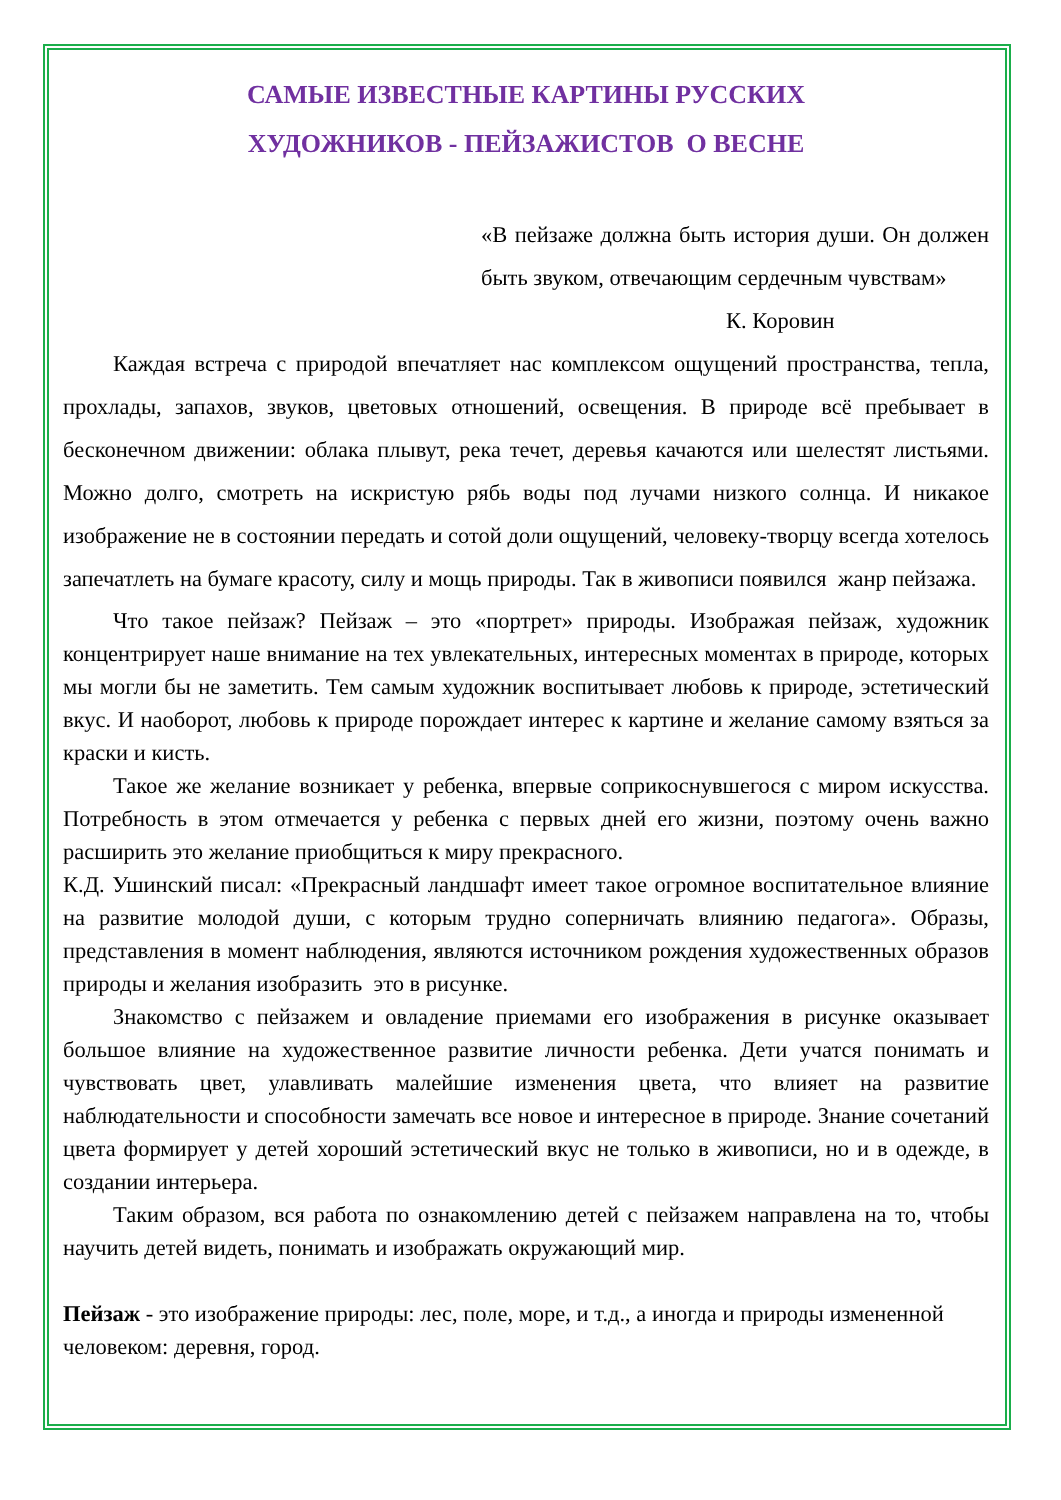САМЫЕ ИЗВЕСТНЫЕ КАРТИНЫ РУССКИХ
ХУДОЖНИКОВ - ПЕЙЗАЖИСТОВ О ВЕСНЕ
«В пейзаже должна быть история души. Он должен быть звуком, отвечающим сердечным чувствам»
К. Коровин
Каждая встреча с природой впечатляет нас комплексом ощущений пространства, тепла, прохлады, запахов, звуков, цветовых отношений, освещения. В природе всё пребывает в бесконечном движении: облака плывут, река течет, деревья качаются или шелестят листьями. Можно долго, смотреть на искристую рябь воды под лучами низкого солнца. И никакое изображение не в состоянии передать и сотой доли ощущений, человеку-творцу всегда хотелось запечатлеть на бумаге красоту, силу и мощь природы. Так в живописи появился жанр пейзажа.
Что такое пейзаж? Пейзаж – это «портрет» природы. Изображая пейзаж, художник концентрирует наше внимание на тех увлекательных, интересных моментах в природе, которых мы могли бы не заметить. Тем самым художник воспитывает любовь к природе, эстетический вкус. И наоборот, любовь к природе порождает интерес к картине и желание самому взяться за краски и кисть.
Такое же желание возникает у ребенка, впервые соприкоснувшегося с миром искусства. Потребность в этом отмечается у ребенка с первых дней его жизни, поэтому очень важно расширить это желание приобщиться к миру прекрасного.
К.Д. Ушинский писал: «Прекрасный ландшафт имеет такое огромное воспитательное влияние на развитие молодой души, с которым трудно соперничать влиянию педагога». Образы, представления в момент наблюдения, являются источником рождения художественных образов природы и желания изобразить это в рисунке.
Знакомство с пейзажем и овладение приемами его изображения в рисунке оказывает большое влияние на художественное развитие личности ребенка. Дети учатся понимать и чувствовать цвет, улавливать малейшие изменения цвета, что влияет на развитие наблюдательности и способности замечать все новое и интересное в природе. Знание сочетаний цвета формирует у детей хороший эстетический вкус не только в живописи, но и в одежде, в создании интерьера.
Таким образом, вся работа по ознакомлению детей с пейзажем направлена на то, чтобы научить детей видеть, понимать и изображать окружающий мир.
Пейзаж - это изображение природы: лес, поле, море, и т.д., а иногда и природы измененной человеком: деревня, город.